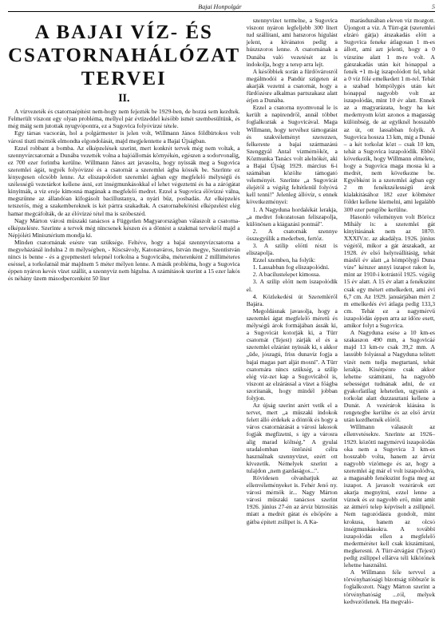Bajai Honpolgár 5
A BAJAI VÍZ- ÉS CSATORNAHÁLÓZAT TERVEI
II.
A vízvezeték és csatornaépítést nem-hogy nem fejezték be 1929-ben, de hozzá sem kezdtek. Felmerült viszont egy olyan probléma, mellyel pár évtizeddel később ismét szembesültünk, és még máig sem jutottak nyugvópontra, ez a Sugovica folyóvízzé tétele.
Egy társas vacsorán, hol a polgármester is jelen volt, Willmann János földbirtokos volt városi tiszti mérnök elmondta elgondolását, majd megjelentette a Bajai Újságban.
Ezzel robbant a bomba. Az elképzelések szerint, mert konkrét tervek még nem voltak, a szennyvízcsatornát a Dunába vezették volna a hajóállomás környékén, egészen a sodorvonalig, ez 700 ezer forintba kerülne. Willmann János azt javasolta, hogy nyissák meg a Sugovica szeremlei ágát, tegyék folyóvízzé és a csatornát a szeremlei ágba kössék be. Szerinte ez lényegesen olcsóbb lenne. Az eliszapolódott szeremlei ágban egy megfelelő mélységű és szélességű vezetárkot kellene ásni, ezt inségmunkásokkal el lehet végeztetni és ha a zárógátat kinyitnák, a víz ereje kimosná magának a megfelelő medret. Ezzel a Sugovica élővízzé válna, megszűnne az állandóan kifogásolt bacillustanya, a nyári bűz, posbadás. Az elképzelés tetszetős, még a szakembereknek is két pártra szakadtak. A csatornabekötési elképzelést elég hamar megcáfolták, de az élővízzé tétel ma is szóbeszéd.
Nagy Márton városi műszaki tanácsos a Független Magyarországban válaszolt a csatorna-elképzelésre. Szerinte a tervek még nincsenek készen és a döntést a szakmai tervekről majd a Népjóléti Minisztérium mondja ki.
Minden csatornának esésre van szüksége. Feltéve, hogy a bajai szennyvízcsatorna a megyeházánál indulna 2 m mélységben, - Kiscsávoly, Katonaváros, István megye, Szentistván nincs is benne - és a gyepmesteri telepnél torkolna a Sugovicába, méterenként 2 milliméteres eséssel, a torkolatnál már majdnem 5 méter mélyen lenne. A másik probléma, hogy a Sugovica éppen nyáron kevés vizet szállít, a szennyvíz nem higulna. A számítások szerint a 15 ezer lakós és néhány üzem másodpercenként 50 liter
szennyvizet termelne, a Sugovica viszont nyáron legfeljebb 300 litert tud szállítani, ami hatszoros hígulást jelent, a kívánatos pedig a húszszoros lenne. A csatornának a Dunába való vezetését az is indokolja, hogy a terep arra lejt.
A későbbiek során a fürdővárosról megálmodói a Pandúr szigeten át akarják vezetni a csatornát, hogy a fürdőzésre alkalmas partszakasz alatt érjen a Dunába.
Ezzel a csatorna nyomvonal le is került a napirendről, annál többet foglalkoztak a Sugovicával. Maga Willmann, hogy tervéhez támogatást és szakvéleményt szerezzen, felkereste a bajai származású Szenggyál Antal vízmérnököt, a Közmunka Tanács volt alelnökét, aki a Bajai Újság 1929. március 6-i számában közölte támogató véleményét. Szerinte „a Sugovicát élejétől a végéig feltétlenül folyóvá kell tenni!" Jelenleg állóvíz, s ennek következményei:
1. A Nagyduna hordalékát lerakja, „a medret fokozatosan feliszapolja, különösen a kiágazási pontnál".
2. A csatornák szennye összegyűlik a mederben, fertőz.
3. A szilip előtti részt is eliszapolja.
Ezzel szemben, ha folyik:
1. Lassabban fog eliszapolódni.
2. A bacilustelepet kimossa.
3. A szilip előtt nem iszapolódik el.
4. Közlekedési út Szeremléről Bajára.
Megoldásnak javasolja, hogy a szeremlei ágat megfelelő méretű és mélységű árok formájában ássák ki, a Sugovicát kotorják ki, a Türr csatornát (Tejest) zárják el és a szeremlei elzárást nyissák ki, s akkor „üde, jószagú, friss dunavíz fogja a bajai magas part alját mosni". A Türr csatornára nincs szükség, a szilip elég víz-zet kap a Sugovicából is, viszont az elzárással a vizet a főágba szorítanák, hogy mindél jobban folyjon.
Az újság szerint azért vetik el a tervet, mert „a műszaki indokok felett álló érdekek a döntők és hogy a város csatornázását a városi lakosok fogják megfizetni, s így a városra alig marad költség." A gyulai uradalomban öntözési célra használnak szennyvizet, ezért ott kivezetik. Némelyek szerint a tulajdon „nem gazdaságos...".
Rövidesen olvashatjuk az ellenvéleményeket is. Fehér Jenő ny. városi mérnök ír... Nagy Márton városi műszaki tanácsos szerint 1926. június 27-én az árvíz biztosítás miatt a medrét gátat és elsőpőre a gátba épített zsilipet is. A Ka-
marásdunában eleven víz mozgott. Újongott a víz. A Türr-gát (szeremlei elzáró gátja) átszakadás előtt a Sugovica feneke átlagosan 1 m-es állott, ami azt jelenti, hogy a 0 vízszíne alatt 1 m-re volt. A gátszakadás után két hónappal a fenék +1 m-ig iszapolódott fel, tehát a 0 víz fölé emelkedett 1 m-rel. Tehát a szabad hömpölygés után két hónappal nagyobb volt az iszapolódás, mint 10 év alatt. Ennek az a magyarázata, hogy ha két medernyom közt azonos a magasság különbség, de az egyiknél hosszabb az út, ott lassabban folyik. A Sugovica hossza 13 km, míg a Dunáé – a két torkolat közt – csak 10 km, tehát a Sugovica iszapolódik. Ebből következik, hogy Willmann elmélete, hogy a Sugovica maga mossa ki a medrét, nem következne be. Egyébként is a szeremlei ágban egy 2 m fenékszélességű árok kialakításához 182 ezer köbméter földet kellene kiemelni, ami legalább 300 ezer pengőbe kerülne.
Hasonló véleményen volt Böröcz Mihály is: a szeremlei gát kinyitásának nem az 1870. XXXIV.tc. az akadálya. 1926. június végétől, mikor a gát átszakadt, az 1928. év első helyreállításig, tehát másfél év alatt „a hömpölygő Duna víze" kétszer annyi iszapot rakott le, mint az 1910-i kotrástól 1925. végéig 15 év alatt. A 15 év alatt a fenékszint csak egy métert emelkedett, ami évi 6,7 cm. Az 1929. januárjában mért 2 m emelkedés évi átlaga pedig 133,3 cm. Tehát ez a nagymérvű iszapolódás éppen arra az időre esett, amikor folyt a Sugovica.
A Nagyduna esése a 10 km-es szakaszon 490 mm, a Sugovicáé majd 13 km-re csak 39,2 mm. A lassúbb folyással a Nagyduna telített vizét nem tudja megtartani, tehát lerakja. Kisérpénre csak akkor lehetne számítani, ha nagyobb sebességet tudnának adni, de ez gyakorlatilag lehetetlen, ugyanis a torkolat alatt duzzasztani kellene a Dunát. A vezérárok kiásása is rengetegbe kerülne és az első árvíz után kezdhetnék előről.
Willmann válaszolt az ellenvetésekre. Szerinte az 1926–1929. közötti nagymérvű iszapolódás oka nem a Sugovica 3 km-es hosszabb volta, hanem az árvíz nagyobb vízömege és az, hogy a szeremlei ág már el volt iszapolódva, a magasabb fenékszint fogta meg az iszapot. A javasolt vezérárok ezt akarja megnyitni, ezzel lenne a víznek és ez nagyobb erő, mint amit az átmérő telep képviselt a zsilipnél. Nem tagozódásra gondolt, mint krokusa, hanem az olcsó inségmunkásokra. A további iszapolódás ellen a megfelelő medermérétet kell csak kiszámítani, megkeresni. A Türr-átvágást (Tejest) pedig zsilippel ellátva téli kikötőnek lehetne használni.
A Willmann féle tervvel a törvényhatósági bizottság többször is foglalkozott. Nagy Márton szerint a törvényhatóság ...ról, melyek kedvezőtlenek. Ha megvaló-